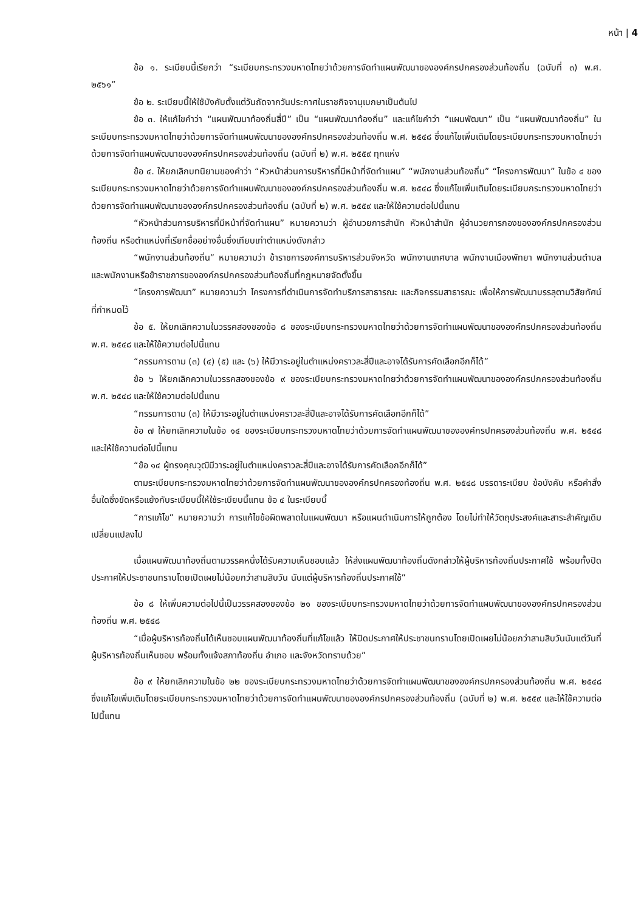หน้า | 4
ข้อ ๑. ระเบียบนี้เรียกว่า “ระเบียบกระทรวงมหาดไทยว่าด้วยการจัดทำแผนพัฒนาขององค์กรปกครองส่วนท้องถิ่น (ฉบับที่ ๓) พ.ศ. ๒๕๖๑”
ข้อ ๒. ระเบียบนี้ให้ใช้บังคับตั้งแต่วันถัดจากวันประกาศในราชกิจจานุเบกษาเป็นต้นไป
ข้อ ๓. ให้แก้ไขคำว่า “แผนพัฒนาท้องถิ่นสี่ปี” เป็น “แผนพัฒนาท้องถิ่น” และแก้ไขคำว่า “แผนพัฒนา” เป็น “แผนพัฒนาท้องถิ่น” ในระเบียบกระทรวงมหาดไทยว่าด้วยการจัดทำแผนพัฒนาขององค์กรปกครองส่วนท้องถิ่น พ.ศ. ๒๕๔๘ ซึ่งแก้ไขเพิ่มเติมโดยระเบียบกระทรวงมหาดไทยว่าด้วยการจัดทำแผนพัฒนาขององค์กรปกครองส่วนท้องถิ่น (ฉบับที่ ๒) พ.ศ. ๒๕๕๙ ทุกแห่ง
ข้อ ๔. ให้ยกเลิกบทนิยามของคำว่า “หัวหน้าส่วนการบริหารที่มีหน้าที่จัดทำแผน” “พนักงานส่วนท้องถิ่น” “โครงการพัฒนา” ในข้อ ๔ ของระเบียบกระทรวงมหาดไทยว่าด้วยการจัดทำแผนพัฒนาขององค์กรปกครองส่วนท้องถิ่น พ.ศ. ๒๕๔๘ ซึ่งแก้ไขเพิ่มเติมโดยระเบียบกระทรวงมหาดไทยว่าด้วยการจัดทำแผนพัฒนาขององค์กรปกครองส่วนท้องถิ่น (ฉบับที่ ๒) พ.ศ. ๒๕๕๙ และให้ใช้ความต่อไปนี้แทน
“หัวหน้าส่วนการบริหารที่มีหน้าที่จัดทำแผน” หมายความว่า ผู้อำนวยการสำนัก หัวหน้าสำนัก ผู้อำนวยการกองขององค์กรปกครองส่วนท้องถิ่น หรือตำแหน่งที่เรียกชื่ออย่างอื่นซึ่งเทียบเท่าตำแหน่งดังกล่าว
“พนักงานส่วนท้องถิ่น” หมายความว่า ข้าราชการองค์การบริหารส่วนจังหวัด พนักงานเทศบาล พนักงานเมืองพัทยา พนักงานส่วนตำบล และพนักงานหรือข้าราชการขององค์กรปกครองส่วนท้องถิ่นที่กฎหมายจัดตั้งขึ้น
“โครงการพัฒนา” หมายความว่า โครงการที่ดำเนินการจัดทำบริการสาธารณะ และกิจกรรมสาธารณะ เพื่อให้การพัฒนาบรรลุตามวิสัยทัศน์ที่กำหนดไว้
ข้อ ๕. ให้ยกเลิกความในวรรคสองของข้อ ๘ ของระเบียบกระทรวงมหาดไทยว่าด้วยการจัดทำแผนพัฒนาขององค์กรปกครองส่วนท้องถิ่น พ.ศ. ๒๕๔๘ และให้ใช้ความต่อไปนี้แทน
“กรรมการตาม (๓) (๔) (๕) และ (๖) ให้มีวาระอยู่ในตำแหน่งคราวละสี่ปีและอาจได้รับการคัดเลือกอีกก็ได้”
ข้อ ๖ ให้ยกเลิกความในวรรคสองของข้อ ๙ ของระเบียบกระทรวงมหาดไทยว่าด้วยการจัดทำแผนพัฒนาขององค์กรปกครองส่วนท้องถิ่น พ.ศ. ๒๕๔๘ และให้ใช้ความต่อไปนี้แทน
“กรรมการตาม (๓) ให้มีวาระอยู่ในตำแหน่งคราวละสี่ปีและอาจได้รับการคัดเลือกอีกก็ได้”
ข้อ ๗ ให้ยกเลิกความในข้อ ๑๔ ของระเบียบกระทรวงมหาดไทยว่าด้วยการจัดทำแผนพัฒนาขององค์กรปกครองส่วนท้องถิ่น พ.ศ. ๒๕๔๘ และให้ใช้ความต่อไปนี้แทน
“ข้อ ๑๔ ผู้ทรงคุณวุฒิมีวาระอยู่ในตำแหน่งคราวละสี่ปีและอาจได้รับการคัดเลือกอีกก็ได้”
ตามระเบียบกระทรวงมหาดไทยว่าด้วยการจัดทำแผนพัฒนาขององค์กรปกครองท้องถิ่น พ.ศ. ๒๕๔๘ บรรดาระเบียบ ข้อบังคับ หรือคำสั่งอื่นใดซึ่งขัดหรือแย้งกับระเบียบนี้ให้ใช้ระเบียบนี้แทน ข้อ ๔ ในระเบียบนี้
“การแก้ไข” หมายความว่า การแก้ไขข้อผิดพลาดในแผนพัฒนา หรือแผนดำเนินการให้ถูกต้อง โดยไม่ทำให้วัตถุประสงค์และสาระสำคัญเดิมเปลี่ยนแปลงไป
เมื่อแผนพัฒนาท้องถิ่นตามวรรคหนึ่งได้รับความเห็นชอบแล้ว ให้ส่งแผนพัฒนาท้องถิ่นดังกล่าวให้ผู้บริหารท้องถิ่นประกาศใช้ พร้อมทั้งปิดประกาศให้ประชาชนทราบโดยเปิดเผยไม่น้อยกว่าสามสิบวัน นับแต่ผู้บริหารท้องถิ่นประกาศใช้”
ข้อ ๘ ให้เพิ่มความต่อไปนี้เป็นวรรคสองของข้อ ๒๑ ของระเบียบกระทรวงมหาดไทยว่าด้วยการจัดทำแผนพัฒนาขององค์กรปกครองส่วนท้องถิ่น พ.ศ. ๒๕๔๘
“เมื่อผู้บริหารท้องถิ่นได้เห็นชอบแผนพัฒนาท้องถิ่นที่แก้ไขแล้ว ให้ปิดประกาศให้ประชาชนทราบโดยเปิดเผยไม่น้อยกว่าสามสิบวันนับแต่วันที่ผู้บริหารท้องถิ่นเห็นชอบ พร้อมทั้งแจ้งสภาท้องถิ่น อำเภอ และจังหวัดทราบด้วย”
ข้อ ๙ ให้ยกเลิกความในข้อ ๒๒ ของระเบียบกระทรวงมหาดไทยว่าด้วยการจัดทำแผนพัฒนาขององค์กรปกครองส่วนท้องถิ่น พ.ศ. ๒๕๔๘ ซึ่งแก้ไขเพิ่มเติมโดยระเบียบกระทรวงมหาดไทยว่าด้วยการจัดทำแผนพัฒนาขององค์กรปกครองส่วนท้องถิ่น (ฉบับที่ ๒) พ.ศ. ๒๕๕๙ และให้ใช้ความต่อไปนี้แทน